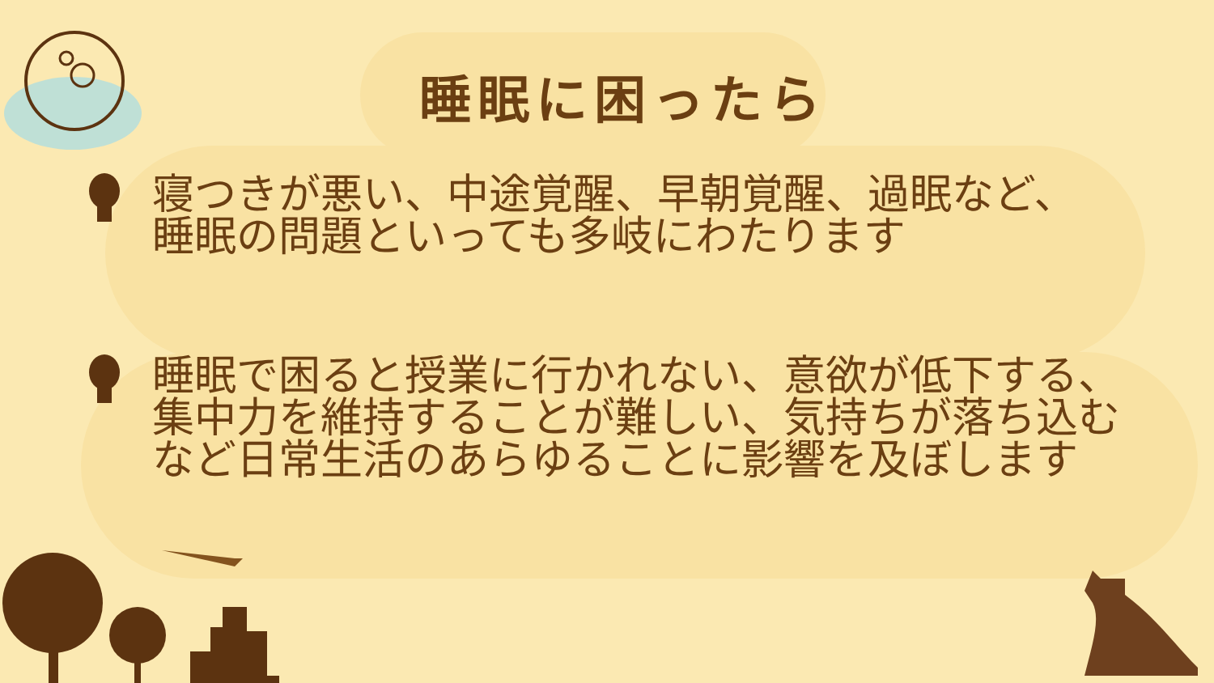睡眠に困ったら
寝つきが悪い、中途覚醒、早朝覚醒、過眠など、
睡眠の問題といっても多岐にわたります
睡眠で困ると授業に行かれない、意欲が低下する、
集中力を維持することが難しい、気持ちが落ち込む
など日常生活のあらゆることに影響を及ぼします